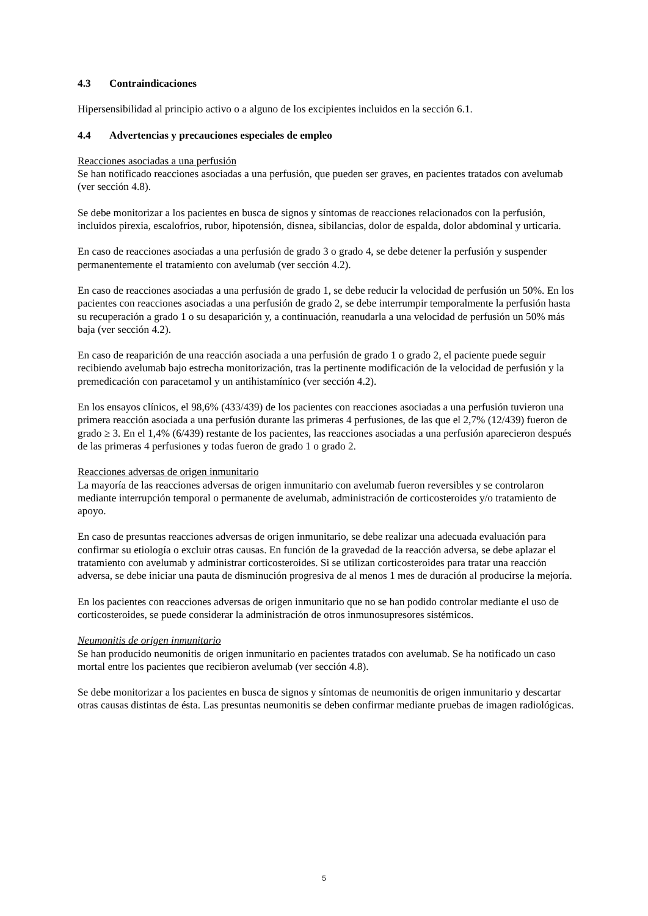4.3 Contraindicaciones
Hipersensibilidad al principio activo o a alguno de los excipientes incluidos en la sección 6.1.
4.4 Advertencias y precauciones especiales de empleo
Reacciones asociadas a una perfusión
Se han notificado reacciones asociadas a una perfusión, que pueden ser graves, en pacientes tratados con avelumab (ver sección 4.8).
Se debe monitorizar a los pacientes en busca de signos y síntomas de reacciones relacionados con la perfusión, incluidos pirexia, escalofríos, rubor, hipotensión, disnea, sibilancias, dolor de espalda, dolor abdominal y urticaria.
En caso de reacciones asociadas a una perfusión de grado 3 o grado 4, se debe detener la perfusión y suspender permanentemente el tratamiento con avelumab (ver sección 4.2).
En caso de reacciones asociadas a una perfusión de grado 1, se debe reducir la velocidad de perfusión un 50%. En los pacientes con reacciones asociadas a una perfusión de grado 2, se debe interrumpir temporalmente la perfusión hasta su recuperación a grado 1 o su desaparición y, a continuación, reanudarla a una velocidad de perfusión un 50% más baja (ver sección 4.2).
En caso de reaparición de una reacción asociada a una perfusión de grado 1 o grado 2, el paciente puede seguir recibiendo avelumab bajo estrecha monitorización, tras la pertinente modificación de la velocidad de perfusión y la premedicación con paracetamol y un antihistamínico (ver sección 4.2).
En los ensayos clínicos, el 98,6% (433/439) de los pacientes con reacciones asociadas a una perfusión tuvieron una primera reacción asociada a una perfusión durante las primeras 4 perfusiones, de las que el 2,7% (12/439) fueron de grado ≥ 3. En el 1,4% (6/439) restante de los pacientes, las reacciones asociadas a una perfusión aparecieron después de las primeras 4 perfusiones y todas fueron de grado 1 o grado 2.
Reacciones adversas de origen inmunitario
La mayoría de las reacciones adversas de origen inmunitario con avelumab fueron reversibles y se controlaron mediante interrupción temporal o permanente de avelumab, administración de corticosteroides y/o tratamiento de apoyo.
En caso de presuntas reacciones adversas de origen inmunitario, se debe realizar una adecuada evaluación para confirmar su etiología o excluir otras causas. En función de la gravedad de la reacción adversa, se debe aplazar el tratamiento con avelumab y administrar corticosteroides. Si se utilizan corticosteroides para tratar una reacción adversa, se debe iniciar una pauta de disminución progresiva de al menos 1 mes de duración al producirse la mejoría.
En los pacientes con reacciones adversas de origen inmunitario que no se han podido controlar mediante el uso de corticosteroides, se puede considerar la administración de otros inmunosupresores sistémicos.
Neumonitis de origen inmunitario
Se han producido neumonitis de origen inmunitario en pacientes tratados con avelumab. Se ha notificado un caso mortal entre los pacientes que recibieron avelumab (ver sección 4.8).
Se debe monitorizar a los pacientes en busca de signos y síntomas de neumonitis de origen inmunitario y descartar otras causas distintas de ésta. Las presuntas neumonitis se deben confirmar mediante pruebas de imagen radiológicas.
5